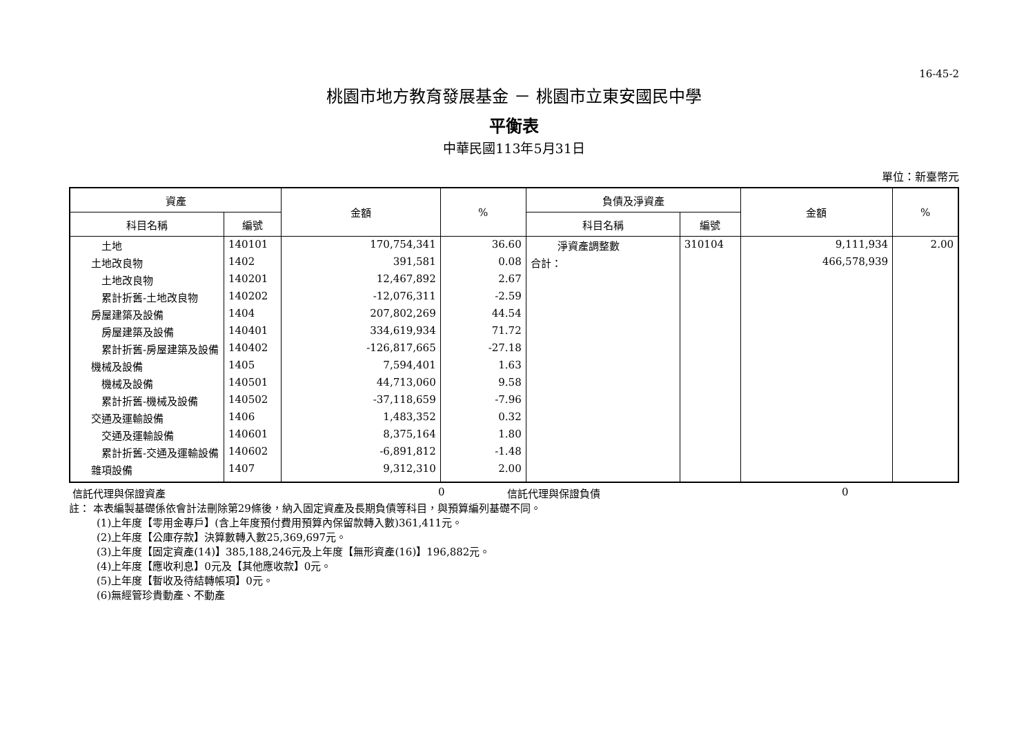16-45-2
桃園市地方教育發展基金 － 桃園市立東安國民中學
平衡表
中華民國113年5月31日
單位：新臺幣元
| 資產 | | 金額 | % | 負債及淨資產 | | 金額 | % |
| --- | --- | --- | --- | --- | --- | --- | --- |
| 科目名稱 | 編號 | | | 科目名稱 | 編號 | | |
| 土地 | 140101 | 170,754,341 | 36.60 | 淨資產調整數 | 310104 | 9,111,934 | 2.00 |
| 土地改良物 | 1402 | 391,581 | 0.08 | 合計： | | 466,578,939 | |
| 土地改良物 | 140201 | 12,467,892 | 2.67 | | | | |
| 累計折舊-土地改良物 | 140202 | -12,076,311 | -2.59 | | | | |
| 房屋建築及設備 | 1404 | 207,802,269 | 44.54 | | | | |
| 房屋建築及設備 | 140401 | 334,619,934 | 71.72 | | | | |
| 累計折舊-房屋建築及設備 | 140402 | -126,817,665 | -27.18 | | | | |
| 機械及設備 | 1405 | 7,594,401 | 1.63 | | | | |
| 機械及設備 | 140501 | 44,713,060 | 9.58 | | | | |
| 累計折舊-機械及設備 | 140502 | -37,118,659 | -7.96 | | | | |
| 交通及運輸設備 | 1406 | 1,483,352 | 0.32 | | | | |
| 交通及運輸設備 | 140601 | 8,375,164 | 1.80 | | | | |
| 累計折舊-交通及運輸設備 | 140602 | -6,891,812 | -1.48 | | | | |
| 雜項設備 | 1407 | 9,312,310 | 2.00 | | | | |
信託代理與保證資產 0 信託代理與保證負債 0
註： 本表編製基礎係依會計法刪除第29條後，納入固定資產及長期負債等科目，與預算編列基礎不同。
(1)上年度【零用金專戶】(含上年度預付費用預算內保留款轉入數)361,411元。
(2)上年度【公庫存款】決算數轉入數25,369,697元。
(3)上年度【固定資產(14)】385,188,246元及上年度【無形資產(16)】196,882元。
(4)上年度【應收利息】0元及【其他應收款】0元。
(5)上年度【暫收及待結轉帳項】0元。
(6)無經管珍貴動產、不動產